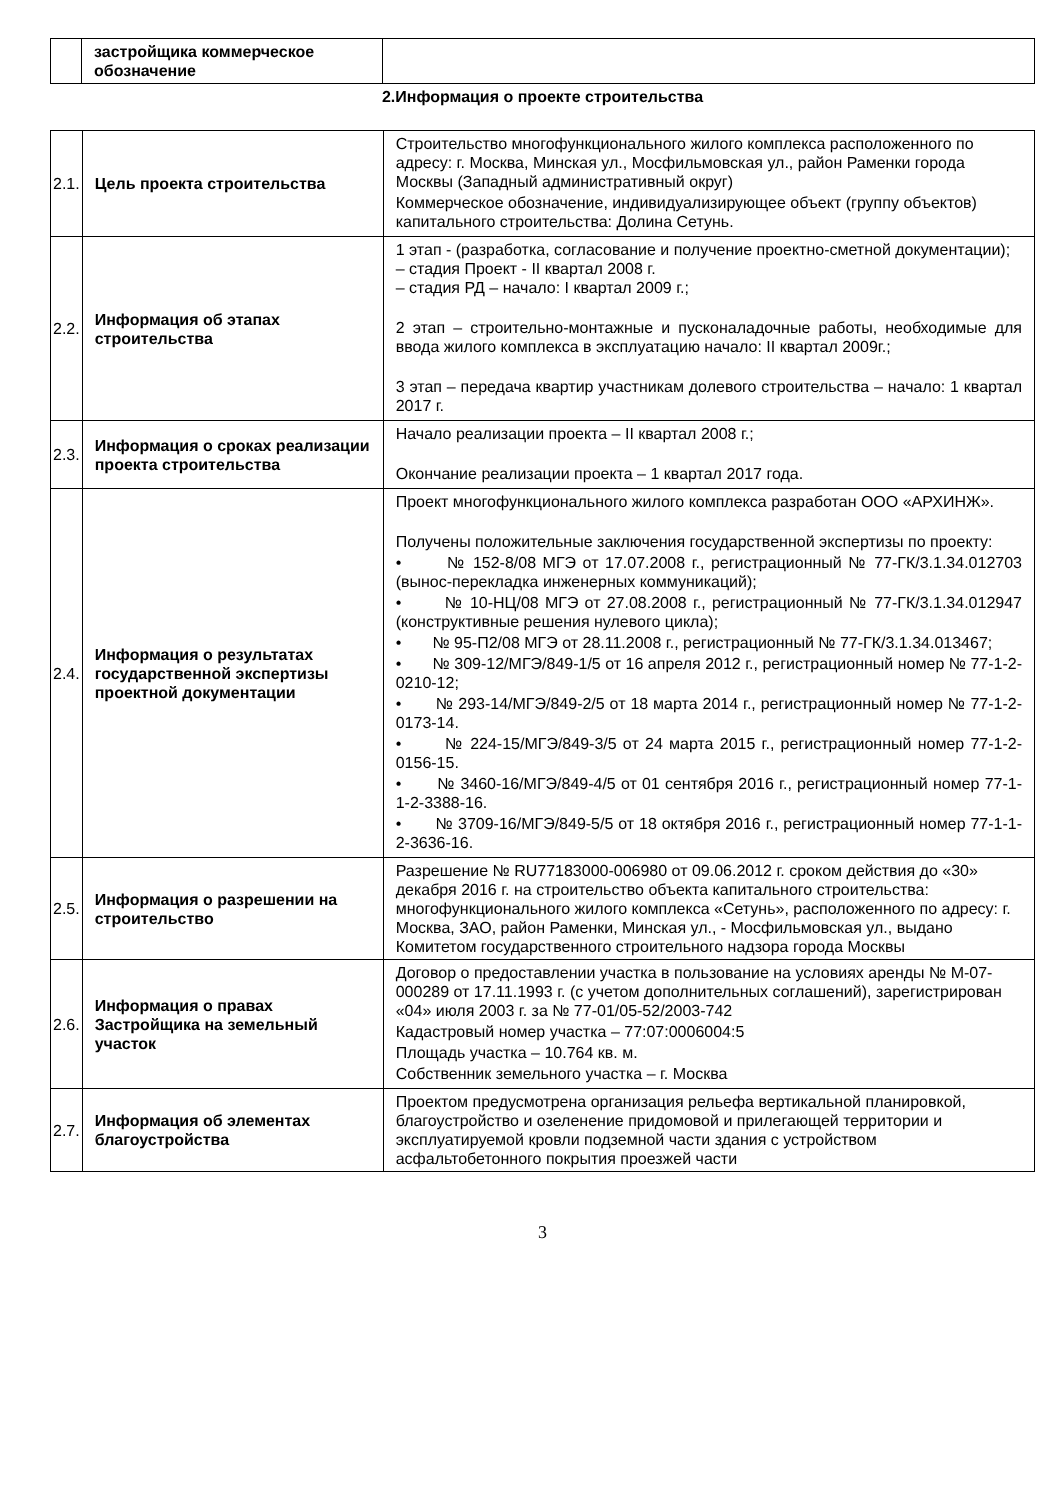| | застройщика коммерческое обозначение | |
2.Информация о проекте строительства
| 2.1. | Цель проекта строительства | Строительство многофункционального жилого комплекса расположенного по адресу: г. Москва, Минская ул., Мосфильмовская ул., район Раменки города Москвы (Западный административный округ) Коммерческое обозначение, индивидуализирующее объект (группу объектов) капитального строительства: Долина Сетунь. |
| 2.2. | Информация об этапах строительства | 1 этап - (разработка, согласование и получение проектно-сметной документации); – стадия Проект - II квартал 2008 г. – стадия РД – начало: I квартал 2009 г.; 2 этап – строительно-монтажные и пусконаладочные работы, необходимые для ввода жилого комплекса в эксплуатацию начало: II квартал 2009г.; 3 этап – передача квартир участникам долевого строительства – начало: 1 квартал 2017 г. |
| 2.3. | Информация о сроках реализации проекта строительства | Начало реализации проекта – II квартал 2008 г.; Окончание реализации проекта – 1 квартал 2017 года. |
| 2.4. | Информация о результатах государственной экспертизы проектной документации | Проект многофункционального жилого комплекса разработан ООО «АРХИНЖ». Получены положительные заключения государственной экспертизы по проекту: • № 152-8/08 МГЭ от 17.07.2008 г., регистрационный № 77-ГК/3.1.34.012703 (вынос-перекладка инженерных коммуникаций); • № 10-НЦ/08 МГЭ от 27.08.2008 г., регистрационный № 77-ГК/3.1.34.012947 (конструктивные решения нулевого цикла); • № 95-П2/08 МГЭ от 28.11.2008 г., регистрационный № 77-ГК/3.1.34.013467; • № 309-12/МГЭ/849-1/5 от 16 апреля 2012 г., регистрационный номер № 77-1-2-0210-12; • № 293-14/МГЭ/849-2/5 от 18 марта 2014 г., регистрационный номер № 77-1-2-0173-14. • № 224-15/МГЭ/849-3/5 от 24 марта 2015 г., регистрационный номер 77-1-2-0156-15. • № 3460-16/МГЭ/849-4/5 от 01 сентября 2016 г., регистрационный номер 77-1-1-2-3388-16. • № 3709-16/МГЭ/849-5/5 от 18 октября 2016 г., регистрационный номер 77-1-1-2-3636-16. |
| 2.5. | Информация о разрешении на строительство | Разрешение № RU77183000-006980 от 09.06.2012 г. сроком действия до «30» декабря 2016 г. на строительство объекта капитального строительства: многофункционального жилого комплекса «Сетунь», расположенного по адресу: г. Москва, ЗАО, район Раменки, Минская ул., - Мосфильмовская ул., выдано Комитетом государственного строительного надзора города Москвы |
| 2.6. | Информация о правах Застройщика на земельный участок | Договор о предоставлении участка в пользование на условиях аренды № М-07-000289 от 17.11.1993 г. (с учетом дополнительных соглашений), зарегистрирован «04» июля 2003 г. за № 77-01/05-52/2003-742 Кадастровый номер участка – 77:07:0006004:5 Площадь участка – 10.764 кв. м. Собственник земельного участка – г. Москва |
| 2.7. | Информация об элементах благоустройства | Проектом предусмотрена организация рельефа вертикальной планировкой, благоустройство и озеленение придомовой и прилегающей территории и эксплуатируемой кровли подземной части здания с устройством асфальтобетонного покрытия проезжей части |
3